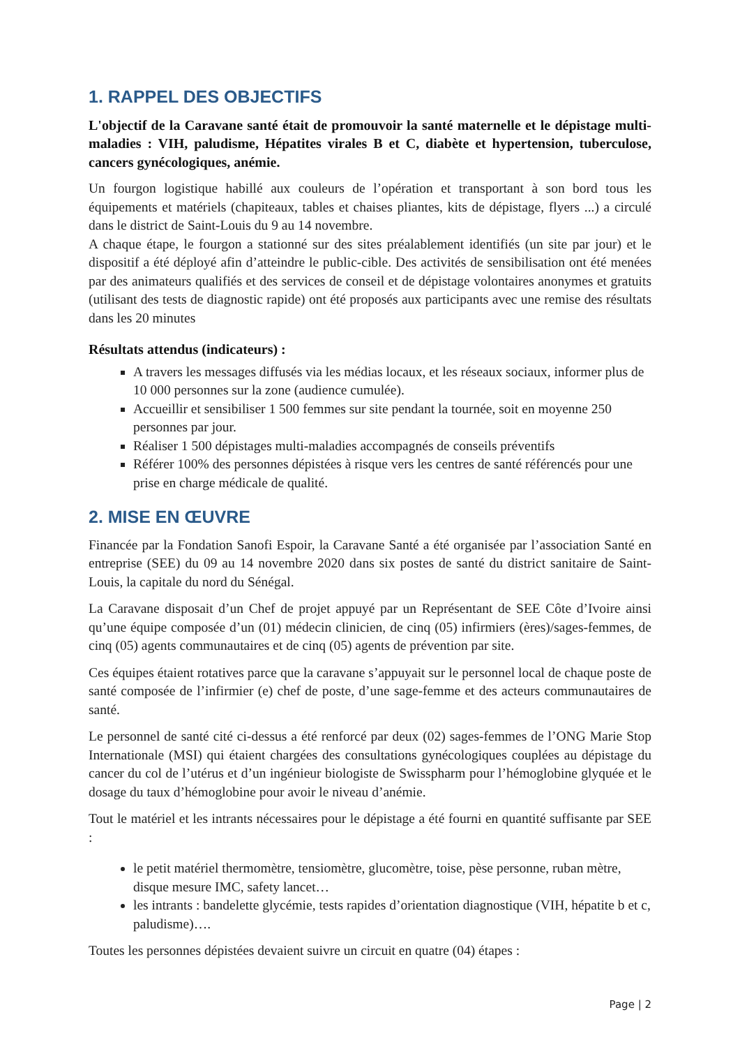1. RAPPEL DES OBJECTIFS
L'objectif de la Caravane santé était de promouvoir la santé maternelle et le dépistage multi-maladies : VIH, paludisme, Hépatites virales B et C, diabète et hypertension, tuberculose, cancers gynécologiques, anémie.
Un fourgon logistique habillé aux couleurs de l’opération et transportant à son bord tous les équipements et matériels (chapiteaux, tables et chaises pliantes, kits de dépistage, flyers ...) a circulé dans le district de Saint-Louis du 9 au 14 novembre.
A chaque étape, le fourgon a stationné sur des sites préalablement identifiés (un site par jour) et le dispositif a été déployé afin d’atteindre le public-cible. Des activités de sensibilisation ont été menées par des animateurs qualifiés et des services de conseil et de dépistage volontaires anonymes et gratuits (utilisant des tests de diagnostic rapide) ont été proposés aux participants avec une remise des résultats dans les 20 minutes
Résultats attendus (indicateurs) :
A travers les messages diffusés via les médias locaux, et les réseaux sociaux, informer plus de 10 000 personnes sur la zone (audience cumulée).
Accueillir et sensibiliser 1 500 femmes sur site pendant la tournée, soit en moyenne 250 personnes par jour.
Réaliser 1 500 dépistages multi-maladies accompagnés de conseils préventifs
Référer 100% des personnes dépistées à risque vers les centres de santé référencés pour une prise en charge médicale de qualité.
2. MISE EN ŒUVRE
Financée par la Fondation Sanofi Espoir, la Caravane Santé a été organisée par l’association Santé en entreprise (SEE) du 09 au 14 novembre 2020 dans six postes de santé du district sanitaire de Saint-Louis, la capitale du nord du Sénégal.
La Caravane disposait d’un Chef de projet appuyé par un Représentant de SEE Côte d’Ivoire ainsi qu’une équipe composée d’un (01) médecin clinicien, de cinq (05) infirmiers (ères)/sages-femmes, de cinq (05) agents communautaires et de cinq (05) agents de prévention par site.
Ces équipes étaient rotatives parce que la caravane s’appuyait sur le personnel local de chaque poste de santé composée de l’infirmier (e) chef de poste, d’une sage-femme et des acteurs communautaires de santé.
Le personnel de santé cité ci-dessus a été renforcé par deux (02) sages-femmes de l’ONG Marie Stop Internationale (MSI) qui étaient chargées des consultations gynécologiques couplées au dépistage du cancer du col de l’utérus et d’un ingénieur biologiste de Swisspharm pour l’hémoglobine glyquée et le dosage du taux d’hémoglobine pour avoir le niveau d’anémie.
Tout le matériel et les intrants nécessaires pour le dépistage a été fourni en quantité suffisante par SEE :
le petit matériel thermomètre, tensiomètre, glucomètre, toise, pèse personne, ruban mètre, disque mesure IMC, safety lancet…
les intrants : bandelette glycémie, tests rapides d’orientation diagnostique (VIH, hépatite b et c, paludisme)….
Toutes les personnes dépistées devaient suivre un circuit en quatre (04) étapes :
Page | 2